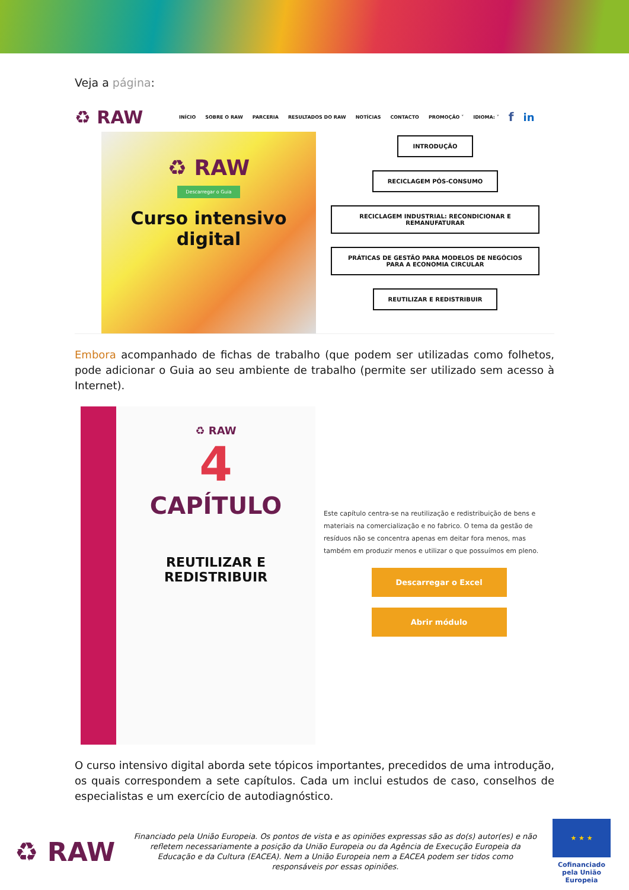Veja a página:
♻ RAW INÍCIO SOBRE O RAW PARCERIA RESULTADOS DO RAW NOTÍCIAS CONTACTO PROMOÇÃO ˅ IDIOMA: ˅ f in
♻ RAW
Descarregar o Guia
Curso intensivo digital
INTRODUÇÃO
RECICLAGEM PÓS-CONSUMO
RECICLAGEM INDUSTRIAL: RECONDICIONAR E REMANUFATURAR
PRÁTICAS DE GESTÃO PARA MODELOS DE NEGÓCIOS PARA A ECONOMIA CIRCULAR
REUTILIZAR E REDISTRIBUIR
Embora acompanhado de fichas de trabalho (que podem ser utilizadas como folhetos, pode adicionar o Guia ao seu ambiente de trabalho (permite ser utilizado sem acesso à Internet).
♻ RAW
4
CAPÍTULO
REUTILIZAR E REDISTRIBUIR
Este capítulo centra-se na reutilização e redistribuição de bens e materiais na comercialização e no fabrico. O tema da gestão de resíduos não se concentra apenas em deitar fora menos, mas também em produzir menos e utilizar o que possuímos em pleno.
Descarregar o Excel
Abrir módulo
O curso intensivo digital aborda sete tópicos importantes, precedidos de uma introdução, os quais correspondem a sete capítulos. Cada um inclui estudos de caso, conselhos de especialistas e um exercício de autodiagnóstico.
♻ RAW
Financiado pela União Europeia. Os pontos de vista e as opiniões expressas são as do(s) autor(es) e não refletem necessariamente a posição da União Europeia ou da Agência de Execução Europeia da Educação e da Cultura (EACEA). Nem a União Europeia nem a EACEA podem ser tidos como responsáveis por essas opiniões.
★ ★ ★
Cofinanciado pela União Europeia